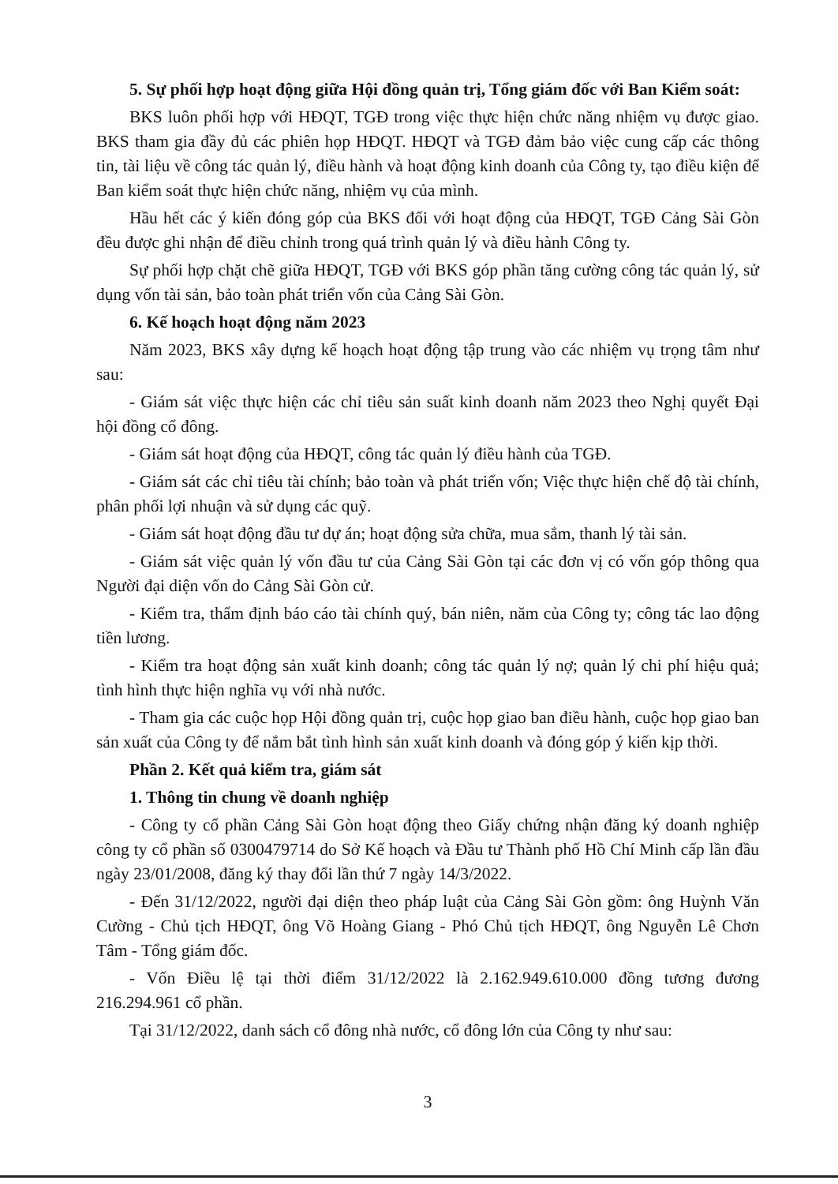5. Sự phối hợp hoạt động giữa Hội đồng quản trị, Tổng giám đốc với Ban Kiểm soát:
BKS luôn phối hợp với HĐQT, TGĐ trong việc thực hiện chức năng nhiệm vụ được giao. BKS tham gia đầy đủ các phiên họp HĐQT. HĐQT và TGĐ đảm bảo việc cung cấp các thông tin, tài liệu về công tác quản lý, điều hành và hoạt động kinh doanh của Công ty, tạo điều kiện để Ban kiểm soát thực hiện chức năng, nhiệm vụ của mình.
Hầu hết các ý kiến đóng góp của BKS đối với hoạt động của HĐQT, TGĐ Cảng Sài Gòn đều được ghi nhận để điều chỉnh trong quá trình quản lý và điều hành Công ty.
Sự phối hợp chặt chẽ giữa HĐQT, TGĐ với BKS góp phần tăng cường công tác quản lý, sử dụng vốn tài sản, bảo toàn phát triển vốn của Cảng Sài Gòn.
6. Kế hoạch hoạt động năm 2023
Năm 2023, BKS xây dựng kế hoạch hoạt động tập trung vào các nhiệm vụ trọng tâm như sau:
- Giám sát việc thực hiện các chỉ tiêu sản suất kinh doanh năm 2023 theo Nghị quyết Đại hội đồng cổ đông.
- Giám sát hoạt động của HĐQT, công tác quản lý điều hành của TGĐ.
- Giám sát các chỉ tiêu tài chính; bảo toàn và phát triển vốn; Việc thực hiện chế độ tài chính, phân phối lợi nhuận và sử dụng các quỹ.
- Giám sát hoạt động đầu tư dự án; hoạt động sửa chữa, mua sắm, thanh lý tài sản.
- Giám sát việc quản lý vốn đầu tư của Cảng Sài Gòn tại các đơn vị có vốn góp thông qua Người đại diện vốn do Cảng Sài Gòn cử.
- Kiểm tra, thẩm định báo cáo tài chính quý, bán niên, năm của Công ty; công tác lao động tiền lương.
- Kiểm tra hoạt động sản xuất kinh doanh; công tác quản lý nợ; quản lý chi phí hiệu quả; tình hình thực hiện nghĩa vụ với nhà nước.
- Tham gia các cuộc họp Hội đồng quản trị, cuộc họp giao ban điều hành, cuộc họp giao ban sản xuất của Công ty để nắm bắt tình hình sản xuất kinh doanh và đóng góp ý kiến kịp thời.
Phần 2. Kết quả kiểm tra, giám sát
1. Thông tin chung về doanh nghiệp
- Công ty cổ phần Cảng Sài Gòn hoạt động theo Giấy chứng nhận đăng ký doanh nghiệp công ty cổ phần số 0300479714 do Sở Kế hoạch và Đầu tư Thành phố Hồ Chí Minh cấp lần đầu ngày 23/01/2008, đăng ký thay đổi lần thứ 7 ngày 14/3/2022.
- Đến 31/12/2022, người đại diện theo pháp luật của Cảng Sài Gòn gồm: ông Huỳnh Văn Cường - Chủ tịch HĐQT, ông Võ Hoàng Giang - Phó Chủ tịch HĐQT, ông Nguyễn Lê Chơn Tâm - Tổng giám đốc.
- Vốn Điều lệ tại thời điểm 31/12/2022 là 2.162.949.610.000 đồng tương đương 216.294.961 cổ phần.
Tại 31/12/2022, danh sách cổ đông nhà nước, cổ đông lớn của Công ty như sau:
3